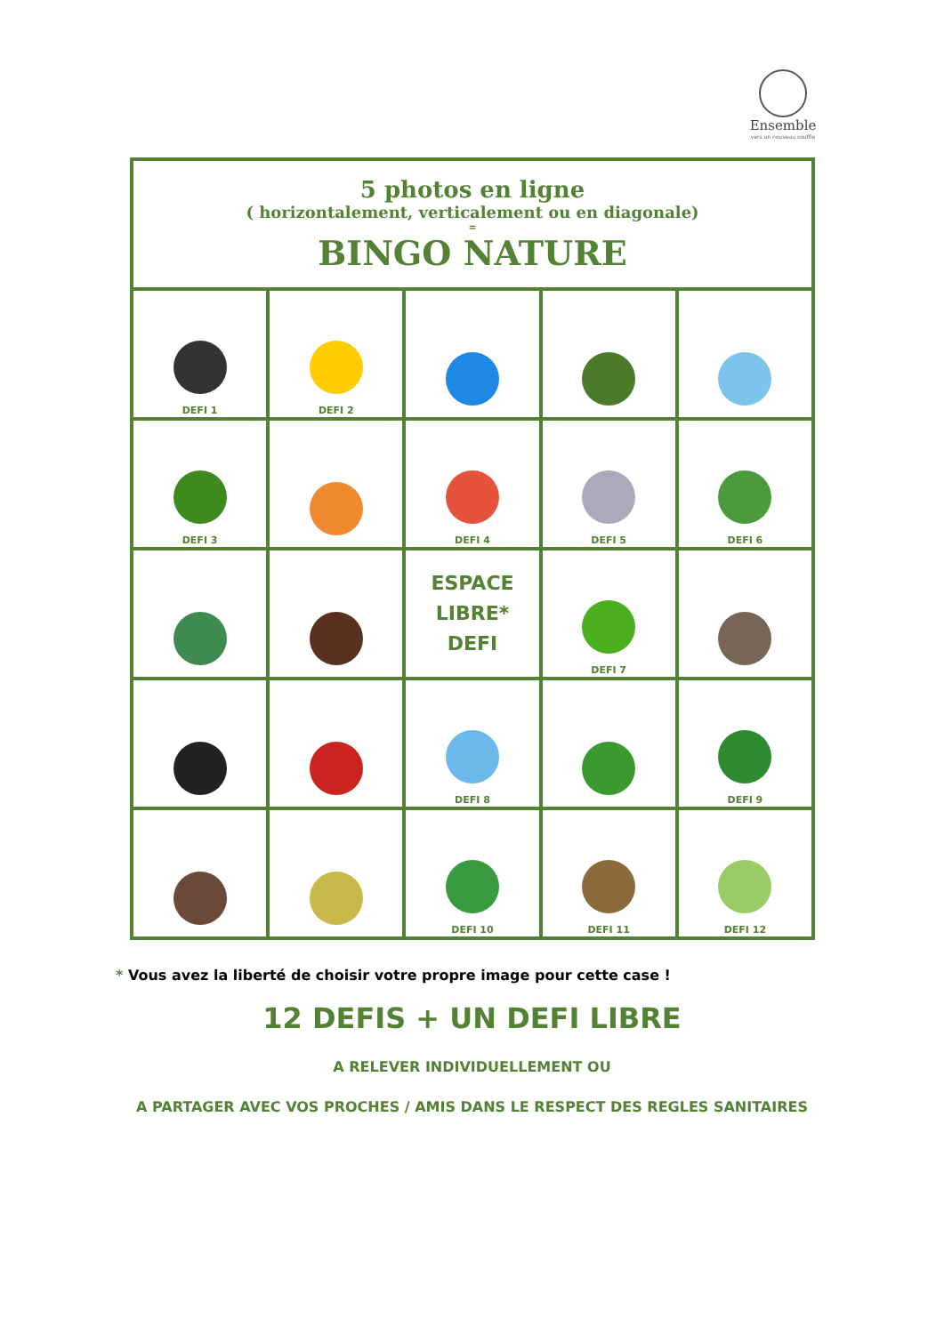Ensemble
vers un nouveau souffle
| 5 photos en ligne ( horizontalement, verticalement ou en diagonale) = BINGO NATURE | | | | |
| --- | --- | --- | --- | --- |
| DEFI 1 | DEFI 2 | | | |
| DEFI 3 | | DEFI 4 | DEFI 5 | DEFI 6 |
| | | ESPACE LIBRE* DEFI | DEFI 7 | |
| | | DEFI 8 | | DEFI 9 |
| | | DEFI 10 | DEFI 11 | DEFI 12 |
* Vous avez la liberté de choisir votre propre image pour cette case !
12 DEFIS + UN DEFI LIBRE
A RELEVER INDIVIDUELLEMENT OU
A PARTAGER AVEC VOS PROCHES / AMIS DANS LE RESPECT DES REGLES SANITAIRES